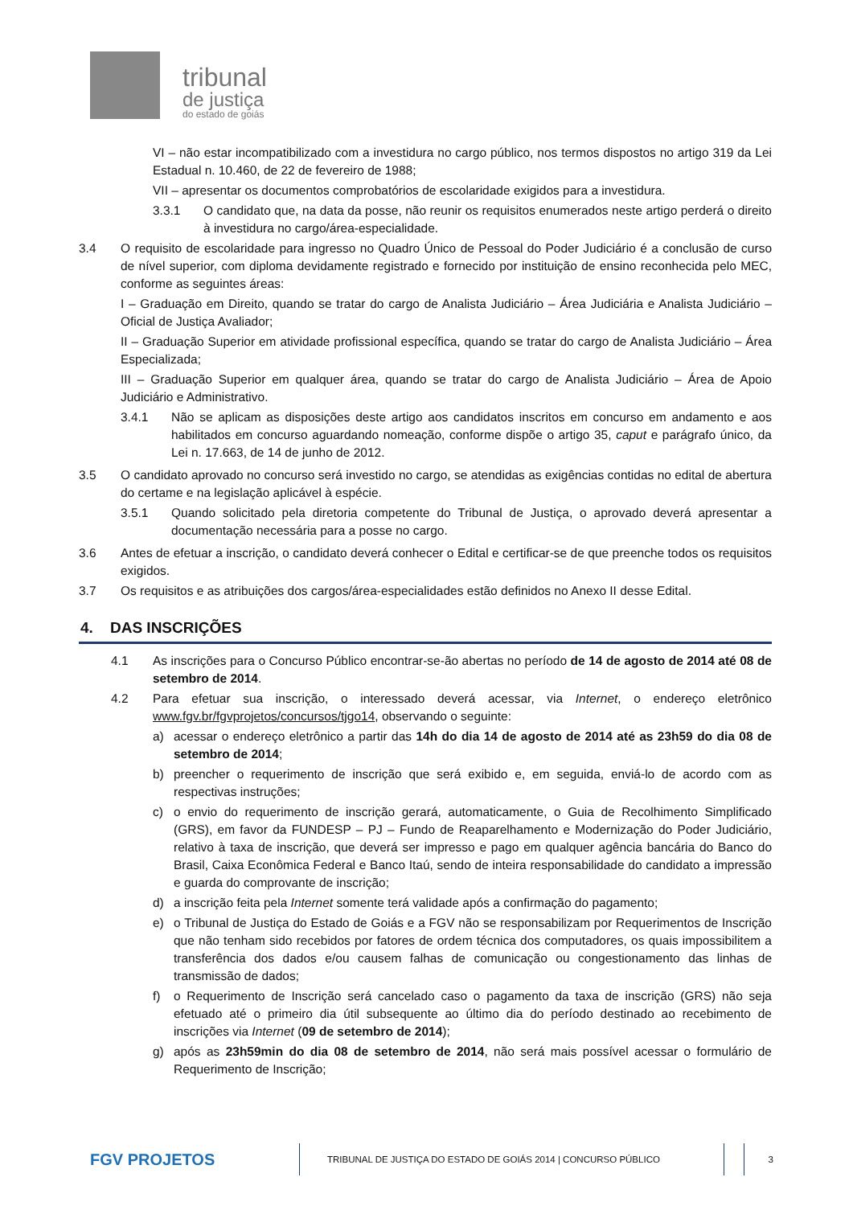tribunal
de justiça
do estado de goiás
VI – não estar incompatibilizado com a investidura no cargo público, nos termos dispostos no artigo 319 da Lei Estadual n. 10.460, de 22 de fevereiro de 1988;
VII – apresentar os documentos comprobatórios de escolaridade exigidos para a investidura.
3.3.1 O candidato que, na data da posse, não reunir os requisitos enumerados neste artigo perderá o direito à investidura no cargo/área-especialidade.
3.4 O requisito de escolaridade para ingresso no Quadro Único de Pessoal do Poder Judiciário é a conclusão de curso de nível superior, com diploma devidamente registrado e fornecido por instituição de ensino reconhecida pelo MEC, conforme as seguintes áreas:
I – Graduação em Direito, quando se tratar do cargo de Analista Judiciário – Área Judiciária e Analista Judiciário – Oficial de Justiça Avaliador;
II – Graduação Superior em atividade profissional específica, quando se tratar do cargo de Analista Judiciário – Área Especializada;
III – Graduação Superior em qualquer área, quando se tratar do cargo de Analista Judiciário – Área de Apoio Judiciário e Administrativo.
3.4.1 Não se aplicam as disposições deste artigo aos candidatos inscritos em concurso em andamento e aos habilitados em concurso aguardando nomeação, conforme dispõe o artigo 35, caput e parágrafo único, da Lei n. 17.663, de 14 de junho de 2012.
3.5 O candidato aprovado no concurso será investido no cargo, se atendidas as exigências contidas no edital de abertura do certame e na legislação aplicável à espécie.
3.5.1 Quando solicitado pela diretoria competente do Tribunal de Justiça, o aprovado deverá apresentar a documentação necessária para a posse no cargo.
3.6 Antes de efetuar a inscrição, o candidato deverá conhecer o Edital e certificar-se de que preenche todos os requisitos exigidos.
3.7 Os requisitos e as atribuições dos cargos/área-especialidades estão definidos no Anexo II desse Edital.
4. DAS INSCRIÇÕES
4.1 As inscrições para o Concurso Público encontrar-se-ão abertas no período de 14 de agosto de 2014 até 08 de setembro de 2014.
4.2 Para efetuar sua inscrição, o interessado deverá acessar, via Internet, o endereço eletrônico www.fgv.br/fgvprojetos/concursos/tjgo14, observando o seguinte:
a) acessar o endereço eletrônico a partir das 14h do dia 14 de agosto de 2014 até as 23h59 do dia 08 de setembro de 2014;
b) preencher o requerimento de inscrição que será exibido e, em seguida, enviá-lo de acordo com as respectivas instruções;
c) o envio do requerimento de inscrição gerará, automaticamente, o Guia de Recolhimento Simplificado (GRS), em favor da FUNDESP – PJ – Fundo de Reaparelhamento e Modernização do Poder Judiciário, relativo à taxa de inscrição, que deverá ser impresso e pago em qualquer agência bancária do Banco do Brasil, Caixa Econômica Federal e Banco Itaú, sendo de inteira responsabilidade do candidato a impressão e guarda do comprovante de inscrição;
d) a inscrição feita pela Internet somente terá validade após a confirmação do pagamento;
e) o Tribunal de Justiça do Estado de Goiás e a FGV não se responsabilizam por Requerimentos de Inscrição que não tenham sido recebidos por fatores de ordem técnica dos computadores, os quais impossibilitem a transferência dos dados e/ou causem falhas de comunicação ou congestionamento das linhas de transmissão de dados;
f) o Requerimento de Inscrição será cancelado caso o pagamento da taxa de inscrição (GRS) não seja efetuado até o primeiro dia útil subsequente ao último dia do período destinado ao recebimento de inscrições via Internet (09 de setembro de 2014);
g) após as 23h59min do dia 08 de setembro de 2014, não será mais possível acessar o formulário de Requerimento de Inscrição;
FGV PROJETOS
TRIBUNAL DE JUSTIÇA DO ESTADO DE GOIÁS 2014 | CONCURSO PÚBLICO
3